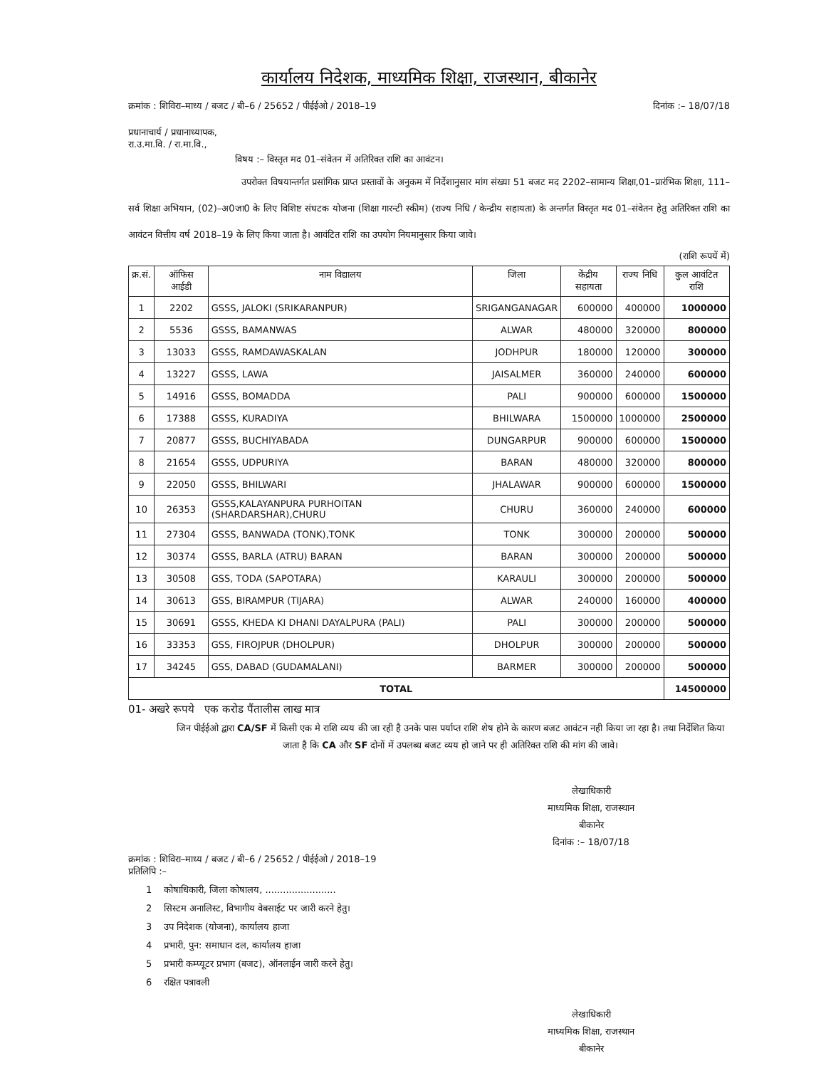कार्यालय निदेशक, माध्यमिक शिक्षा, राजस्थान, बीकानेर
क्रमांक : शिविरा–माध्य / बजट / बी–6 / 25652 / पीईईओ / 2018–19 दिनांक :– 18/07/18
प्रधानाचार्य / प्रधानाध्यापक,
रा.उ.मा.वि. / रा.मा.वि.,
विषय :– विस्तृत मद 01–संवेतन में अतिरिक्त राशि का आवंटन।
उपरोक्त विषयान्तर्गत प्रसांगिक प्राप्त प्रस्तावों के अनुकम में निर्देशानुसार मांग संख्या 51 बजट मद 2202–सामान्य शिक्षा,01–प्रारंभिक शिक्षा, 111–सर्व शिक्षा अभियान, (02)–अ0जा0 के लिए विशिष्ट संघटक योजना (शिक्षा गारन्टी स्कीम) (राज्य निधि / केन्द्रीय सहायता) के अन्तर्गत विस्तृत मद 01–संवेतन हेतु अतिरिक्त राशि का आवंटन वित्तीय वर्ष 2018–19 के लिए किया जाता है। आवंटित राशि का उपयोग नियमानुसार किया जावे।
(राशि रूपयें में)
| क्र.सं. | ऑफिस आईडी | नाम विद्यालय | जिला | केंद्रीय सहायता | राज्य निधि | कुल आवंटित राशि |
| --- | --- | --- | --- | --- | --- | --- |
| 1 | 2202 | GSSS, JALOKI (SRIKARANPUR) | SRIGANGANAGAR | 600000 | 400000 | 1000000 |
| 2 | 5536 | GSSS, BAMANWAS | ALWAR | 480000 | 320000 | 800000 |
| 3 | 13033 | GSSS, RAMDAWASKALAN | JODHPUR | 180000 | 120000 | 300000 |
| 4 | 13227 | GSSS, LAWA | JAISALMER | 360000 | 240000 | 600000 |
| 5 | 14916 | GSSS, BOMADDA | PALI | 900000 | 600000 | 1500000 |
| 6 | 17388 | GSSS, KURADIYA | BHILWARA | 1500000 | 1000000 | 2500000 |
| 7 | 20877 | GSSS, BUCHIYABADA | DUNGARPUR | 900000 | 600000 | 1500000 |
| 8 | 21654 | GSSS, UDPURIYA | BARAN | 480000 | 320000 | 800000 |
| 9 | 22050 | GSSS, BHILWARI | JHALAWAR | 900000 | 600000 | 1500000 |
| 10 | 26353 | GSSS,KALAYANPURA PURHOITAN (SHARDARSHAR),CHURU | CHURU | 360000 | 240000 | 600000 |
| 11 | 27304 | GSSS, BANWADA (TONK),TONK | TONK | 300000 | 200000 | 500000 |
| 12 | 30374 | GSSS, BARLA (ATRU) BARAN | BARAN | 300000 | 200000 | 500000 |
| 13 | 30508 | GSS, TODA (SAPOTARA) | KARAULI | 300000 | 200000 | 500000 |
| 14 | 30613 | GSS, BIRAMPUR (TIJARA) | ALWAR | 240000 | 160000 | 400000 |
| 15 | 30691 | GSSS, KHEDA KI DHANI DAYALPURA (PALI) | PALI | 300000 | 200000 | 500000 |
| 16 | 33353 | GSS, FIROJPUR (DHOLPUR) | DHOLPUR | 300000 | 200000 | 500000 |
| 17 | 34245 | GSS, DABAD (GUDAMALANI) | BARMER | 300000 | 200000 | 500000 |
| TOTAL | | | | | | 14500000 |
01- अखरे रूपये एक करोड पैंतालीस लाख मात्र
जिन पीईईओ द्वारा CA/SF में किसी एक मे राशि व्यय की जा रही है उनके पास पर्याप्त राशि शेष होने के कारण बजट आवंटन नही किया जा रहा है। तथा निर्देशित किया जाता है कि CA और SF दोनों में उपलब्ध बजट व्यय हो जाने पर ही अतिरिक्त राशि की मांग की जावे।
लेखाधिकारी
माध्यमिक शिक्षा, राजस्थान
बीकानेर
दिनांक :– 18/07/18
क्रमांक : शिविरा–माध्य / बजट / बी–6 / 25652 / पीईईओ / 2018–19
प्रतिलिपि :–
1 कोषाधिकारी, जिला कोषालय, ........................
2 सिस्टम अनालिस्ट, विभागीय वेबसाईट पर जारी करने हेतु।
3 उप निदेशक (योजना), कार्यालय हाजा
4 प्रभारी, पुन: समाधान दल, कार्यालय हाजा
5 प्रभारी कम्प्यूटर प्रभाग (बजट), ऑनलाईन जारी करने हेतु।
6 रक्षित पत्रावली
लेखाधिकारी
माध्यमिक शिक्षा, राजस्थान
बीकानेर